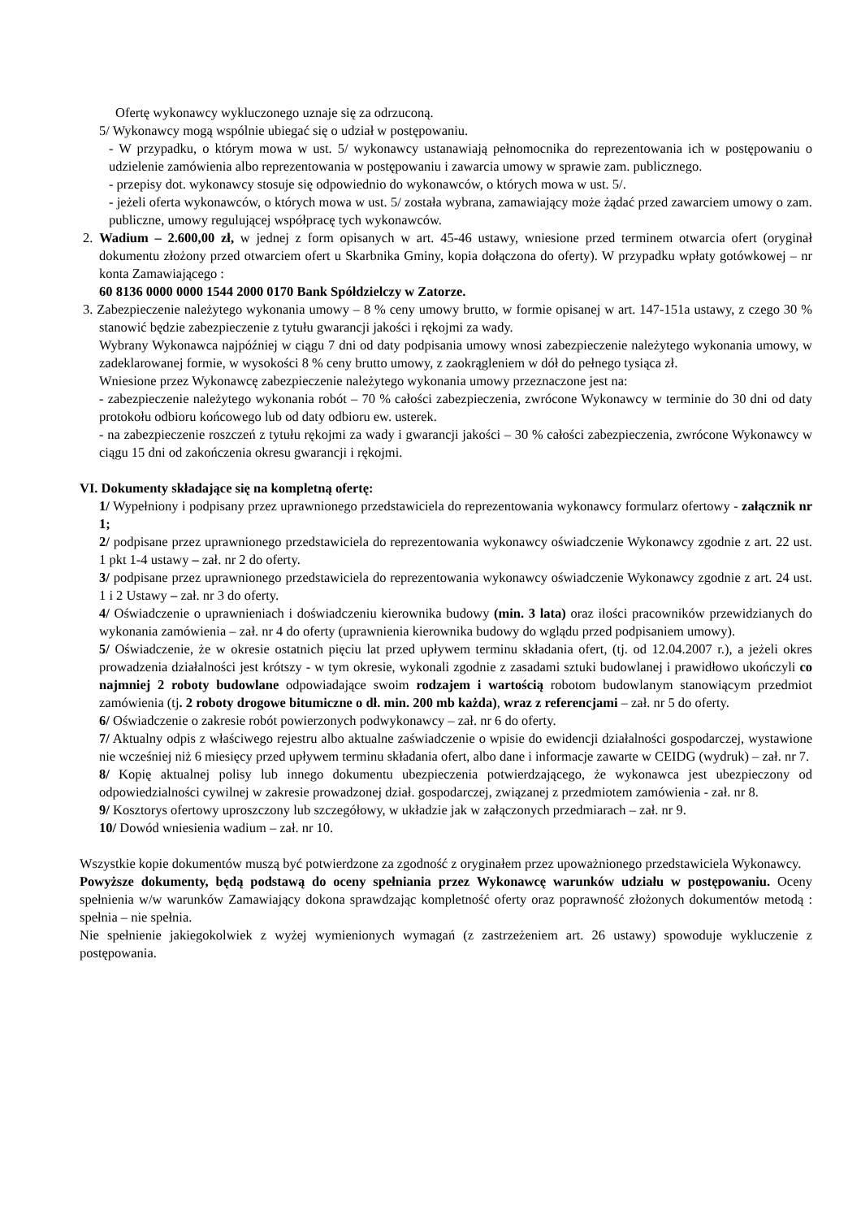Ofertę wykonawcy wykluczonego uznaje się za odrzuconą.
5/ Wykonawcy mogą wspólnie ubiegać się o udział w postępowaniu.
- W przypadku, o którym mowa w ust. 5/ wykonawcy ustanawiają pełnomocnika do reprezentowania ich w postępowaniu o udzielenie zamówienia albo reprezentowania w postępowaniu i zawarcia umowy w sprawie zam. publicznego.
- przepisy dot. wykonawcy stosuje się odpowiednio do wykonawców, o których mowa w ust. 5/.
- jeżeli oferta wykonawców, o których mowa w ust. 5/ została wybrana, zamawiający może żądać przed zawarciem umowy o zam. publiczne, umowy regulującej współpracę tych wykonawców.
2. Wadium – 2.600,00 zł, w jednej z form opisanych w art. 45-46 ustawy, wniesione przed terminem otwarcia ofert (oryginał dokumentu złożony przed otwarciem ofert u Skarbnika Gminy, kopia dołączona do oferty). W przypadku wpłaty gotówkowej – nr konta Zamawiającego :
60 8136 0000 0000 1544 2000 0170 Bank Spółdzielczy w Zatorze.
3. Zabezpieczenie należytego wykonania umowy – 8 % ceny umowy brutto, w formie opisanej w art. 147-151a ustawy, z czego 30 % stanowić będzie zabezpieczenie z tytułu gwarancji jakości i rękojmi za wady.
Wybrany Wykonawca najpóźniej w ciągu 7 dni od daty podpisania umowy wnosi zabezpieczenie należytego wykonania umowy, w zadeklarowanej formie, w wysokości 8 % ceny brutto umowy, z zaokrągleniem w dół do pełnego tysiąca zł.
Wniesione przez Wykonawcę zabezpieczenie należytego wykonania umowy przeznaczone jest na:
- zabezpieczenie należytego wykonania robót – 70 % całości zabezpieczenia, zwrócone Wykonawcy w terminie do 30 dni od daty protokołu odbioru końcowego lub od daty odbioru ew. usterek.
- na zabezpieczenie roszczeń z tytułu rękojmi za wady i gwarancji jakości – 30 % całości zabezpieczenia, zwrócone Wykonawcy w ciągu 15 dni od zakończenia okresu gwarancji i rękojmi.
VI. Dokumenty składające się na kompletną ofertę:
1/ Wypełniony i podpisany przez uprawnionego przedstawiciela do reprezentowania wykonawcy formularz ofertowy - załącznik nr 1;
2/ podpisane przez uprawnionego przedstawiciela do reprezentowania wykonawcy oświadczenie Wykonawcy zgodnie z art. 22 ust. 1 pkt 1-4 ustawy – zał. nr 2 do oferty.
3/ podpisane przez uprawnionego przedstawiciela do reprezentowania wykonawcy oświadczenie Wykonawcy zgodnie z art. 24 ust. 1 i 2 Ustawy – zał. nr 3 do oferty.
4/ Oświadczenie o uprawnieniach i doświadczeniu kierownika budowy (min. 3 lata) oraz ilości pracowników przewidzianych do wykonania zamówienia – zał. nr 4 do oferty (uprawnienia kierownika budowy do wglądu przed podpisaniem umowy).
5/ Oświadczenie, że w okresie ostatnich pięciu lat przed upływem terminu składania ofert, (tj. od 12.04.2007 r.), a jeżeli okres prowadzenia działalności jest krótszy - w tym okresie, wykonali zgodnie z zasadami sztuki budowlanej i prawidłowo ukończyli co najmniej 2 roboty budowlane odpowiadające swoim rodzajem i wartością robotom budowlanym stanowiącym przedmiot zamówienia (tj. 2 roboty drogowe bitumiczne o dł. min. 200 mb każda), wraz z referencjami – zał. nr 5 do oferty.
6/ Oświadczenie o zakresie robót powierzonych podwykonawcy – zał. nr 6 do oferty.
7/ Aktualny odpis z właściwego rejestru albo aktualne zaświadczenie o wpisie do ewidencji działalności gospodarczej, wystawione nie wcześniej niż 6 miesięcy przed upływem terminu składania ofert, albo dane i informacje zawarte w CEIDG (wydruk) – zał. nr 7.
8/ Kopię aktualnej polisy lub innego dokumentu ubezpieczenia potwierdzającego, że wykonawca jest ubezpieczony od odpowiedzialności cywilnej w zakresie prowadzonej dział. gospodarczej, związanej z przedmiotem zamówienia - zał. nr 8.
9/ Kosztorys ofertowy uproszczony lub szczegółowy, w układzie jak w załączonych przedmiarach – zał. nr 9.
10/ Dowód wniesienia wadium – zał. nr 10.
Wszystkie kopie dokumentów muszą być potwierdzone za zgodność z oryginałem przez upoważnionego przedstawiciela Wykonawcy.
Powyższe dokumenty, będą podstawą do oceny spełniania przez Wykonawcę warunków udziału w postępowaniu. Oceny spełnienia w/w warunków Zamawiający dokona sprawdzając kompletność oferty oraz poprawność złożonych dokumentów metodą : spełnia – nie spełnia.
Nie spełnienie jakiegokolwiek z wyżej wymienionych wymagań (z zastrzeżeniem art. 26 ustawy) spowoduje wykluczenie z postępowania.